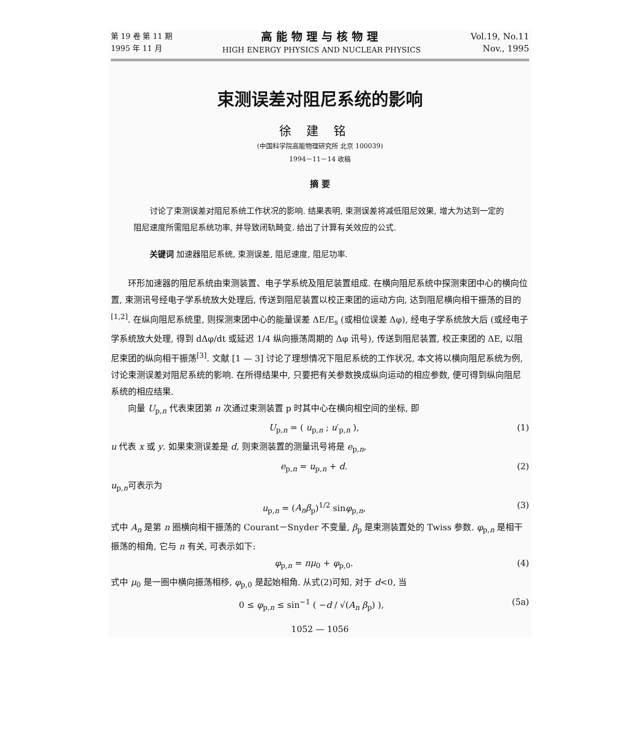第 19 卷 第 11 期
1995 年 11 月
高能物理与核物理
HIGH ENERGY PHYSICS AND NUCLEAR PHYSICS
Vol.19, No.11
Nov., 1995
束测误差对阻尼系统的影响
徐建铭
(中国科学院高能物理研究所 北京 100039)
1994－11－14 收稿
摘 要
讨论了束测误差对阻尼系统工作状况的影响. 结果表明, 束测误差将减低阻尼效果, 增大为达到一定的阻尼速度所需阻尼系统功率, 并导致闭轨畸变. 给出了计算有关效应的公式.
关键词 加速器阻尼系统, 束测误差, 阻尼速度, 阻尼功率.
环形加速器的阻尼系统由束测装置、电子学系统及阻尼装置组成. 在横向阻尼系统中探测束团中心的横向位置, 束测讯号经电子学系统放大处理后, 传送到阻尼装置以校正束团的运动方向, 达到阻尼横向相干振荡的目的<sup>[1,2]</sup>. 在纵向阻尼系统里, 则探测束团中心的能量误差 ΔE/E<sub>s</sub> (或相位误差 Δφ), 经电子学系统放大后 (或经电子学系统放大处理, 得到 dΔφ/dt 或延迟 1/4 纵向振荡周期的 Δφ 讯号), 传送到阻尼装置, 校正束团的 ΔE, 以阻尼束团的纵向相干振荡<sup>[3]</sup>. 文献 [1 — 3] 讨论了理想情况下阻尼系统的工作状况, 本文将以横向阻尼系统为例, 讨论束测误差对阻尼系统的影响. 在所得结果中, 只要把有关参数换成纵向运动的相应参数, 便可得到纵向阻尼系统的相应结果.
向量 U<sub>p,n</sub> 代表束团第 n 次通过束测装置 p 时其中心在横向相空间的坐标, 即
U<sub>p,n</sub> = ( u<sub>p,n</sub> ; u′<sub>p,n</sub> ), (1)
u 代表 x 或 y. 如果束测误差是 d, 则束测装置的测量讯号将是 e<sub>p,n</sub>,
e<sub>p,n</sub> = u<sub>p,n</sub> + d. (2)
u<sub>p,n</sub>可表示为
u<sub>p,n</sub> = (A<sub>n</sub>β<sub>p</sub>)<sup>1/2</sup> sinφ<sub>p,n</sub>, (3)
式中 A<sub>n</sub> 是第 n 圈横向相干振荡的 Courant－Snyder 不变量, β<sub>p</sub> 是束测装置处的 Twiss 参数. φ<sub>p,n</sub> 是相干振荡的相角, 它与 n 有关, 可表示如下:
φ<sub>p,n</sub> = nμ<sub>0</sub> + φ<sub>p,0</sub>. (4)
式中 μ<sub>0</sub> 是一圈中横向振荡相移, φ<sub>p,0</sub> 是起始相角. 从式(2)可知, 对于 d<0, 当
0 ≤ φ<sub>p,n</sub> ≤ sin<sup>−1</sup> ( −d / √(A<sub>n</sub> β<sub>p</sub>) ), (5a)
1052 — 1056